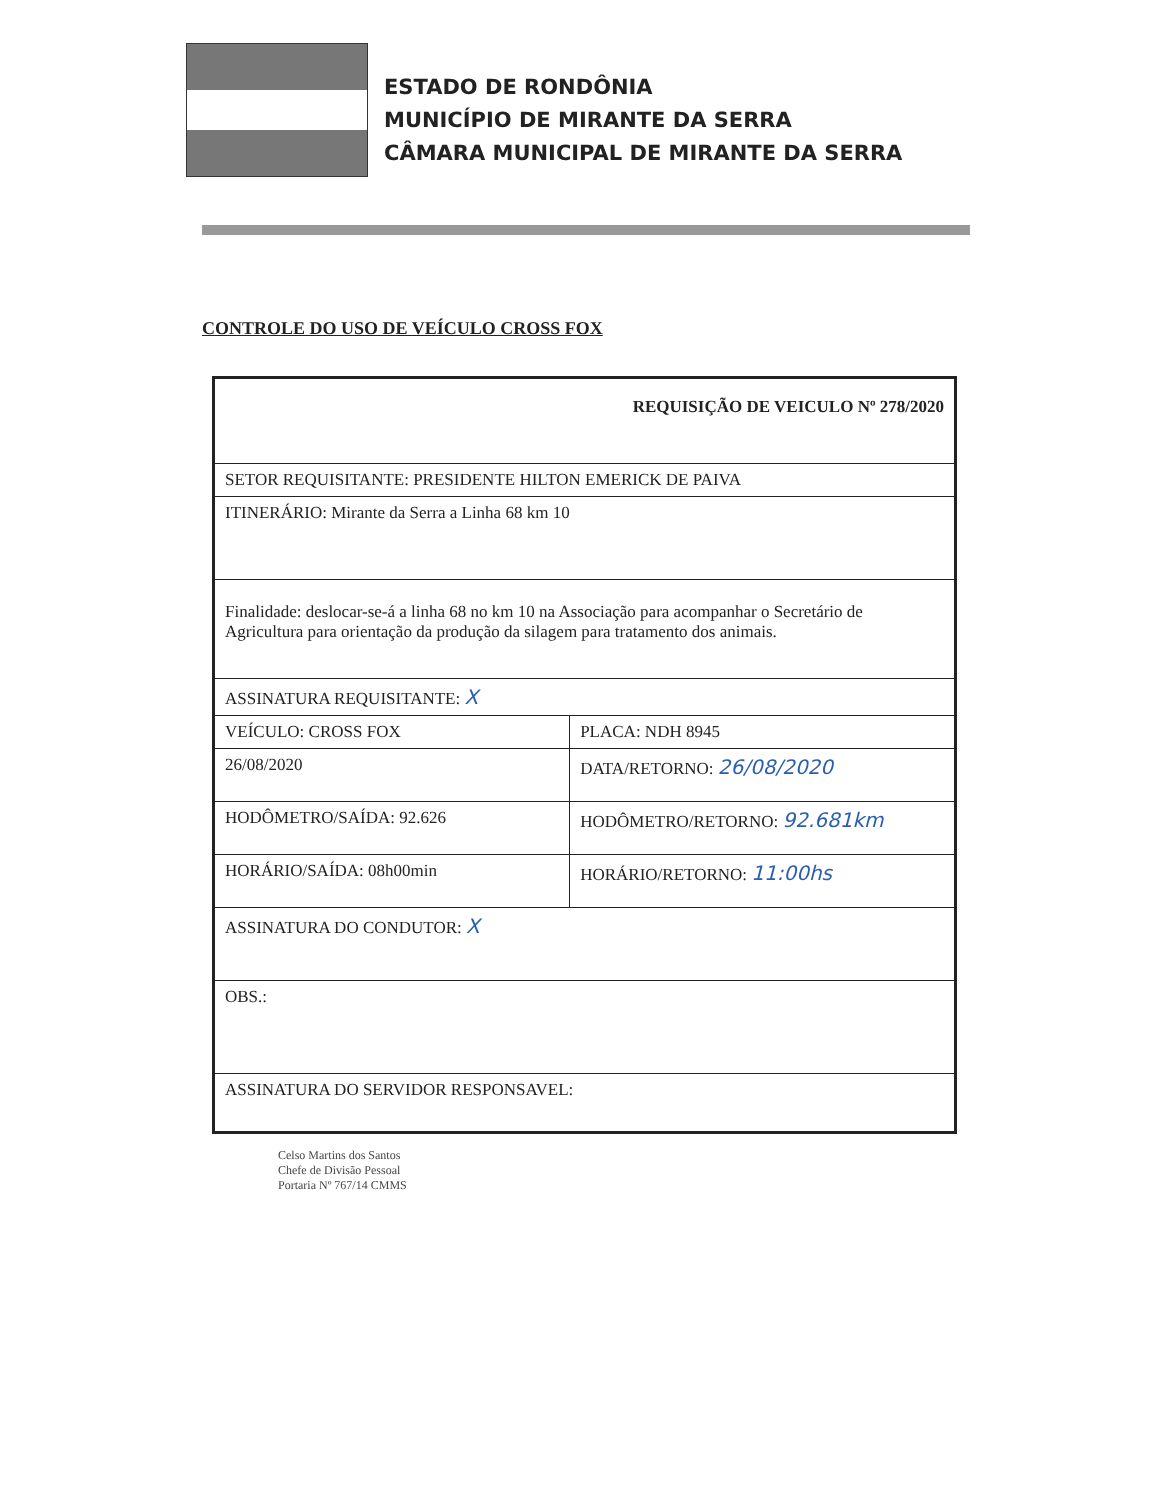ESTADO DE RONDÔNIA
MUNICÍPIO DE MIRANTE DA SERRA
CÂMARA MUNICIPAL DE MIRANTE DA SERRA
CONTROLE DO USO DE VEÍCULO CROSS FOX
| REQUISIÇÃO DE VEICULO Nº 278/2020 | |
| SETOR REQUISITANTE: PRESIDENTE HILTON EMERICK DE PAIVA | |
| ITINERÁRIO: Mirante da Serra a Linha 68 km 10 | |
| Finalidade: deslocar-se-á a linha 68 no km 10 na Associação para acompanhar o Secretário de Agricultura para orientação da produção da silagem para tratamento dos animais. | |
| ASSINATURA REQUISITANTE: X | |
| VEÍCULO: CROSS FOX | PLACA: NDH 8945 |
| 26/08/2020 | DATA/RETORNO: 26/08/2020 |
| HODÔMETRO/SAÍDA: 92.626 | HODÔMETRO/RETORNO: 92.681km |
| HORÁRIO/SAÍDA: 08h00min | HORÁRIO/RETORNO: 11:00hs |
| ASSINATURA DO CONDUTOR: X | |
| OBS.: | |
| ASSINATURA DO SERVIDOR RESPONSAVEL: | |
Celso Martins dos Santos
Chefe de Divisão Pessoal
Portaria Nº 767/14 CMMS